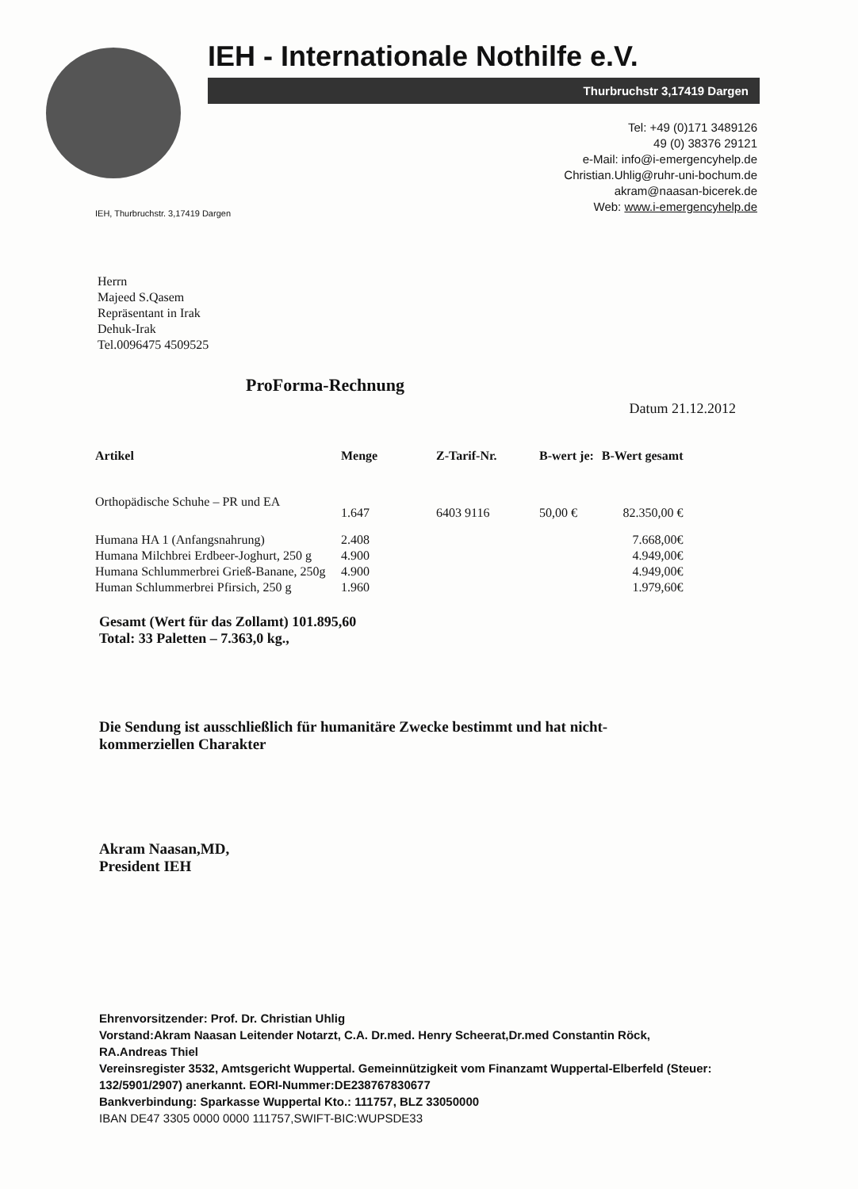IEH - Internationale Nothilfe e.V.
Thurbruchstr 3,17419 Dargen
Tel: +49 (0)171 3489126
49 (0) 38376 29121
e-Mail: info@i-emergencyhelp.de
Christian.Uhlig@ruhr-uni-bochum.de
akram@naasan-bicerek.de
Web: www.i-emergencyhelp.de
IEH, Thurbruchstr. 3,17419 Dargen
Herrn
Majeed S.Qasem
Repräsentant in Irak
Dehuk-Irak
Tel.0096475 4509525
ProForma-Rechnung
Datum 21.12.2012
| Artikel | Menge | Z-Tarif-Nr. | B-wert je: | B-Wert gesamt |
| --- | --- | --- | --- | --- |
| Orthopädische Schuhe – PR und EA | 1.647 | 6403 9116 | 50,00 € | 82.350,00 € |
| Humana HA 1 (Anfangsnahrung) | 2.408 | | | 7.668,00€ |
| Humana Milchbrei Erdbeer-Joghurt, 250 g | 4.900 | | | 4.949,00€ |
| Humana Schlummerbrei Grieß-Banane, 250g | 4.900 | | | 4.949,00€ |
| Human Schlummerbrei Pfirsich, 250 g | 1.960 | | | 1.979,60€ |
Gesamt (Wert für das Zollamt) 101.895,60
Total: 33 Paletten – 7.363,0 kg.,
Die Sendung ist ausschließlich für humanitäre Zwecke bestimmt und hat nicht-kommerziellen Charakter
Akram Naasan,MD,
President IEH
Ehrenvorsitzender: Prof. Dr. Christian Uhlig
Vorstand:Akram Naasan Leitender Notarzt, C.A. Dr.med. Henry Scheerat,Dr.med Constantin Röck, RA.Andreas Thiel
Vereinsregister 3532, Amtsgericht Wuppertal. Gemeinnützigkeit vom Finanzamt Wuppertal-Elberfeld (Steuer: 132/5901/2907) anerkannt. EORI-Nummer:DE238767830677
Bankverbindung: Sparkasse Wuppertal Kto.: 111757, BLZ 33050000
IBAN DE47 3305 0000 0000 111757,SWIFT-BIC:WUPSDE33